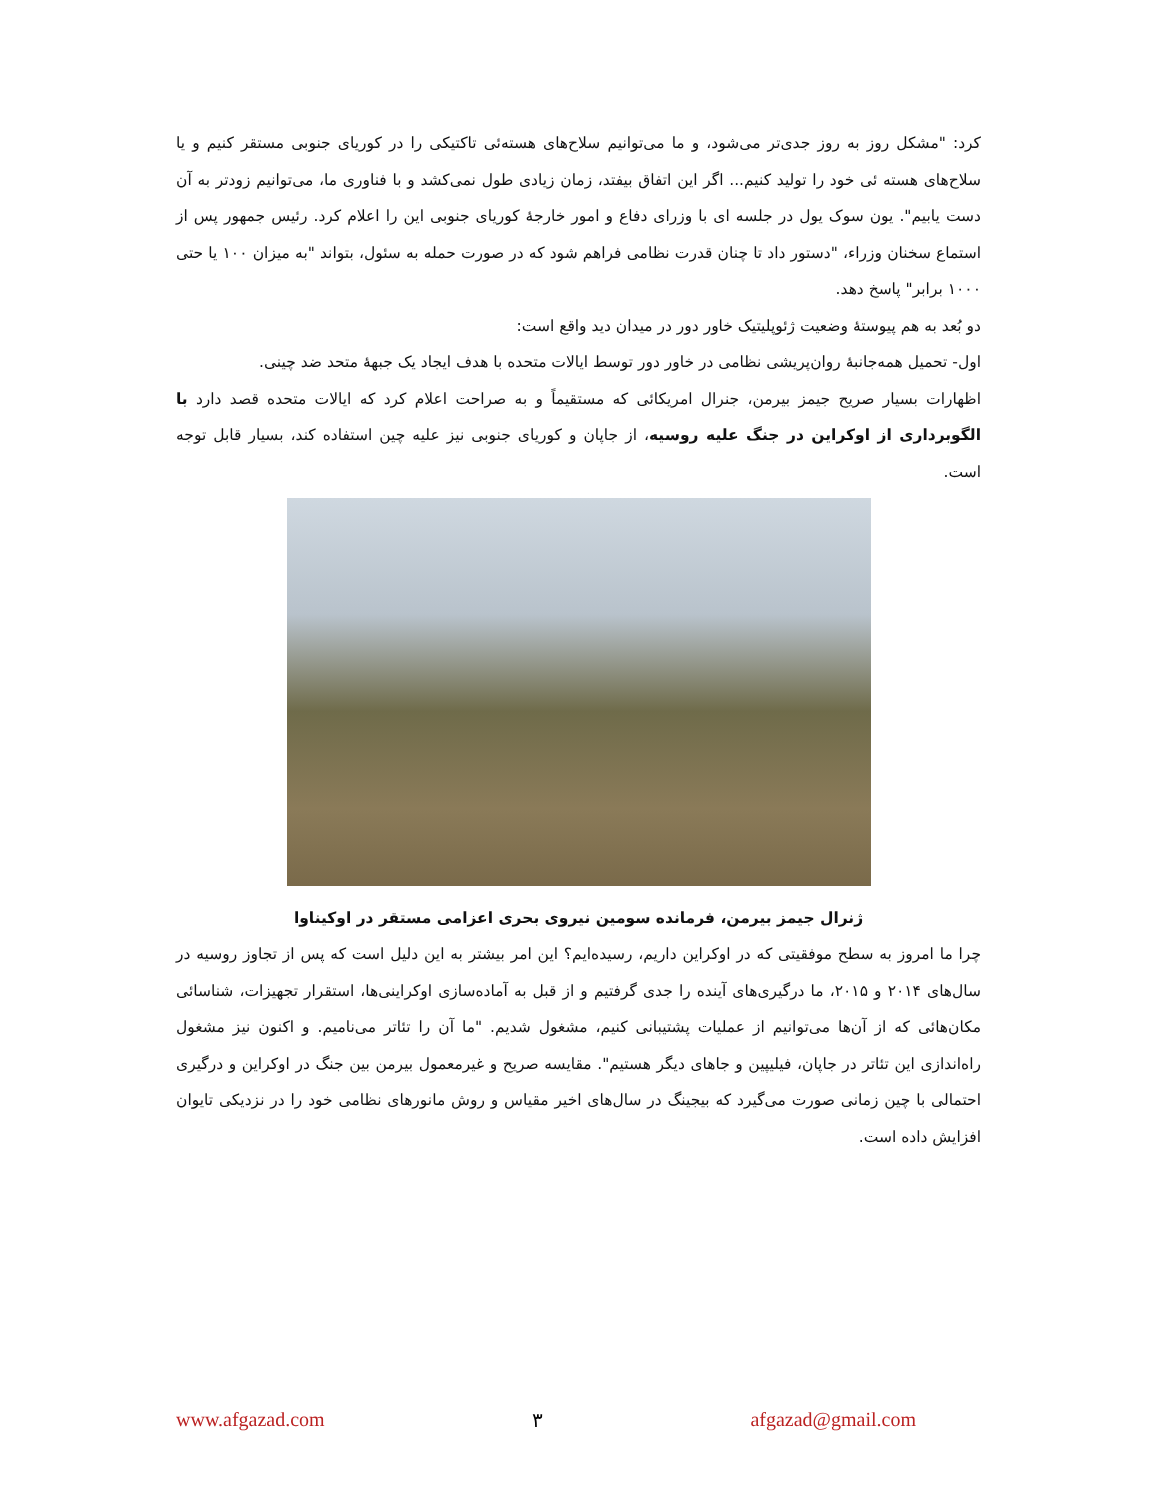کرد: "مشکل روز به روز جدی‌تر می‌شود، و ما می‌توانیم سلاح‌های هسته‌ئی تاکتیکی را در کوریای جنوبی مستقر کنیم و یا سلاح‌های هسته ئی خود را تولید کنیم... اگر این اتفاق بیفتد، زمان زیادی طول نمی‌کشد و با فناوری ما، می‌توانیم زودتر به آن دست یابیم". یون سوک یول در جلسه ای با وزرای دفاع و امور خارجهٔ کوریای جنوبی این را اعلام کرد. رئیس جمهور پس از استماع سخنان وزراء، "دستور داد تا چنان قدرت نظامی فراهم شود که در صورت حمله به سئول، بتواند "به میزان ۱۰۰ یا حتی ۱۰۰۰ برابر" پاسخ دهد.
دو بُعد به هم پیوستهٔ وضعیت ژئوپلیتیک خاور دور در میدان دید واقع است:
اول- تحمیل همه‌جانبهٔ روان‌پریشی نظامی در خاور دور توسط ایالات متحده با هدف ایجاد یک جبههٔ متحد ضد چینی.
اظهارات بسیار صریح جیمز بیرمن، جنرال امریکائی که مستقیماً و به صراحت اعلام کرد که ایالات متحده قصد دارد با الگوبرداری از اوکراین در جنگ علیه روسیه، از جاپان و کوریای جنوبی نیز علیه چین استفاده کند، بسیار قابل توجه است.
ژنرال جیمز بیرمن، فرمانده سومین نیروی بحری اعزامی مستقر در اوکیناوا
چرا ما امروز به سطح موفقیتی که در اوکراین داریم، رسیده‌ایم؟ این امر بیشتر به این دلیل است که پس از تجاوز روسیه در سال‌های ۲۰۱۴ و ۲۰۱۵، ما درگیری‌های آینده را جدی گرفتیم و از قبل به آماده‌سازی اوکراینی‌ها، استقرار تجهیزات، شناسائی مکان‌هائی که از آن‌ها می‌توانیم از عملیات پشتیبانی کنیم، مشغول شدیم. "ما آن را تئاتر می‌نامیم. و اکنون نیز مشغول راه‌اندازی این تئاتر در جاپان، فیلیپین و جاهای دیگر هستیم". مقایسه صریح و غیرمعمول بیرمن بین جنگ در اوکراین و درگیری احتمالی با چین زمانی صورت می‌گیرد که بیجینگ در سال‌های اخیر مقیاس و روش مانورهای نظامی خود را در نزدیکی تایوان افزایش داده است.
www.afgazad.com ۳ afgazad@gmail.com